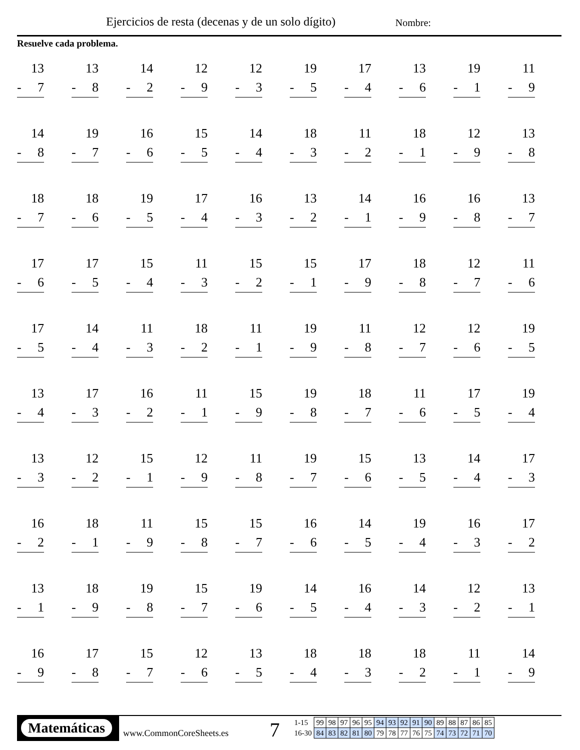Ejercicios de resta (decenas y de un solo dígito)
Nombre:
Resuelve cada problema.
| 13 - 7 | 13 - 8 | 14 - 2 | 12 - 9 | 12 - 3 | 19 - 5 | 17 - 4 | 13 - 6 | 19 - 1 | 11 - 9 |
| 14 - 8 | 19 - 7 | 16 - 6 | 15 - 5 | 14 - 4 | 18 - 3 | 11 - 2 | 18 - 1 | 12 - 9 | 13 - 8 |
| 18 - 7 | 18 - 6 | 19 - 5 | 17 - 4 | 16 - 3 | 13 - 2 | 14 - 1 | 16 - 9 | 16 - 8 | 13 - 7 |
| 17 - 6 | 17 - 5 | 15 - 4 | 11 - 3 | 15 - 2 | 15 - 1 | 17 - 9 | 18 - 8 | 12 - 7 | 11 - 6 |
| 17 - 5 | 14 - 4 | 11 - 3 | 18 - 2 | 11 - 1 | 19 - 9 | 11 - 8 | 12 - 7 | 12 - 6 | 19 - 5 |
| 13 - 4 | 17 - 3 | 16 - 2 | 11 - 1 | 15 - 9 | 19 - 8 | 18 - 7 | 11 - 6 | 17 - 5 | 19 - 4 |
| 13 - 3 | 12 - 2 | 15 - 1 | 12 - 9 | 11 - 8 | 19 - 7 | 15 - 6 | 13 - 5 | 14 - 4 | 17 - 3 |
| 16 - 2 | 18 - 1 | 11 - 9 | 15 - 8 | 15 - 7 | 16 - 6 | 14 - 5 | 19 - 4 | 16 - 3 | 17 - 2 |
| 13 - 1 | 18 - 9 | 19 - 8 | 15 - 7 | 19 - 6 | 14 - 5 | 16 - 4 | 14 - 3 | 12 - 2 | 13 - 1 |
| 16 - 9 | 17 - 8 | 15 - 7 | 12 - 6 | 13 - 5 | 18 - 4 | 18 - 3 | 18 - 2 | 11 - 1 | 14 - 9 |
Matemáticas
www.CommonCoreSheets.es 7
| 1-15 | 99 | 98 | 97 | 96 | 95 | 94 | 93 | 92 | 91 | 90 | 89 | 88 | 87 | 86 | 85 |
| 16-30 | 84 | 83 | 82 | 81 | 80 | 79 | 78 | 77 | 76 | 75 | 74 | 73 | 72 | 71 | 70 |